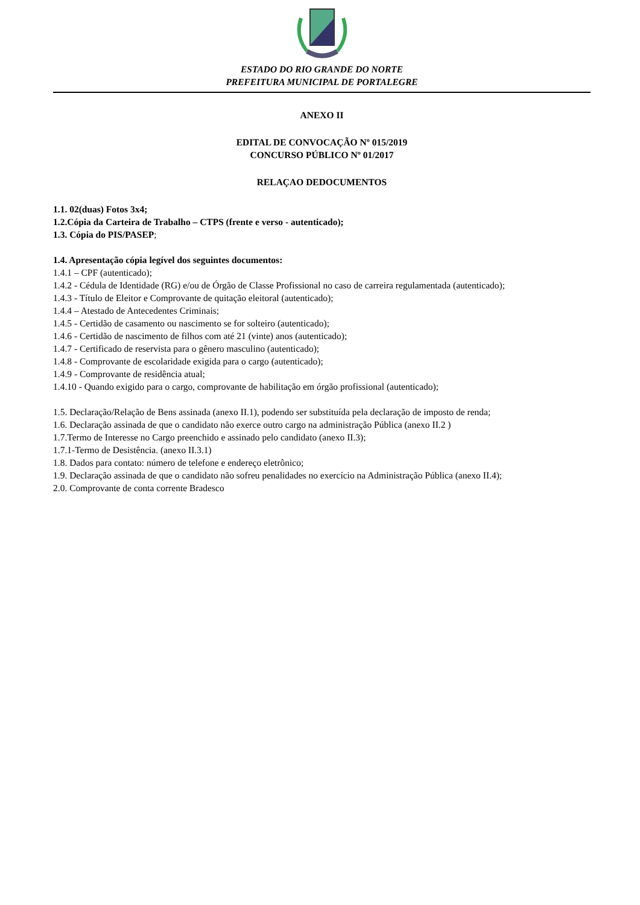ESTADO DO RIO GRANDE DO NORTE
PREFEITURA MUNICIPAL DE PORTALEGRE
ANEXO II
EDITAL DE CONVOCAÇÃO Nº 015/2019
CONCURSO PÚBLICO Nº 01/2017
RELAÇAO DEDOCUMENTOS
1.1. 02(duas) Fotos 3x4;
1.2.Cópia da Carteira de Trabalho – CTPS (frente e verso - autenticado);
1.3. Cópia do PIS/PASEP;
1.4. Apresentação cópia legível dos seguintes documentos:
1.4.1 – CPF (autenticado);
1.4.2 - Cédula de Identidade (RG) e/ou de Órgão de Classe Profissional no caso de carreira regulamentada (autenticado);
1.4.3 - Título de Eleitor e Comprovante de quitação eleitoral (autenticado);
1.4.4 – Atestado de Antecedentes Criminais;
1.4.5 - Certidão de casamento ou nascimento se for solteiro (autenticado);
1.4.6 - Certidão de nascimento de filhos com até 21 (vinte) anos (autenticado);
1.4.7 - Certificado de reservista para o gênero masculino (autenticado);
1.4.8 - Comprovante de escolaridade exigida para o cargo (autenticado);
1.4.9 - Comprovante de residência atual;
1.4.10 - Quando exigido para o cargo, comprovante de habilitação em órgão profissional (autenticado);
1.5. Declaração/Relação de Bens assinada (anexo II.1), podendo ser substituída pela declaração de imposto de renda;
1.6. Declaração assinada de que o candidato não exerce outro cargo na administração Pública (anexo II.2 )
1.7.Termo de Interesse no Cargo preenchido e assinado pelo candidato (anexo II.3);
1.7.1-Termo de Desistência. (anexo II.3.1)
1.8. Dados para contato: número de telefone e endereço eletrônico;
1.9. Declaração assinada de que o candidato não sofreu penalidades no exercício na Administração Pública (anexo II.4);
2.0. Comprovante de conta corrente Bradesco